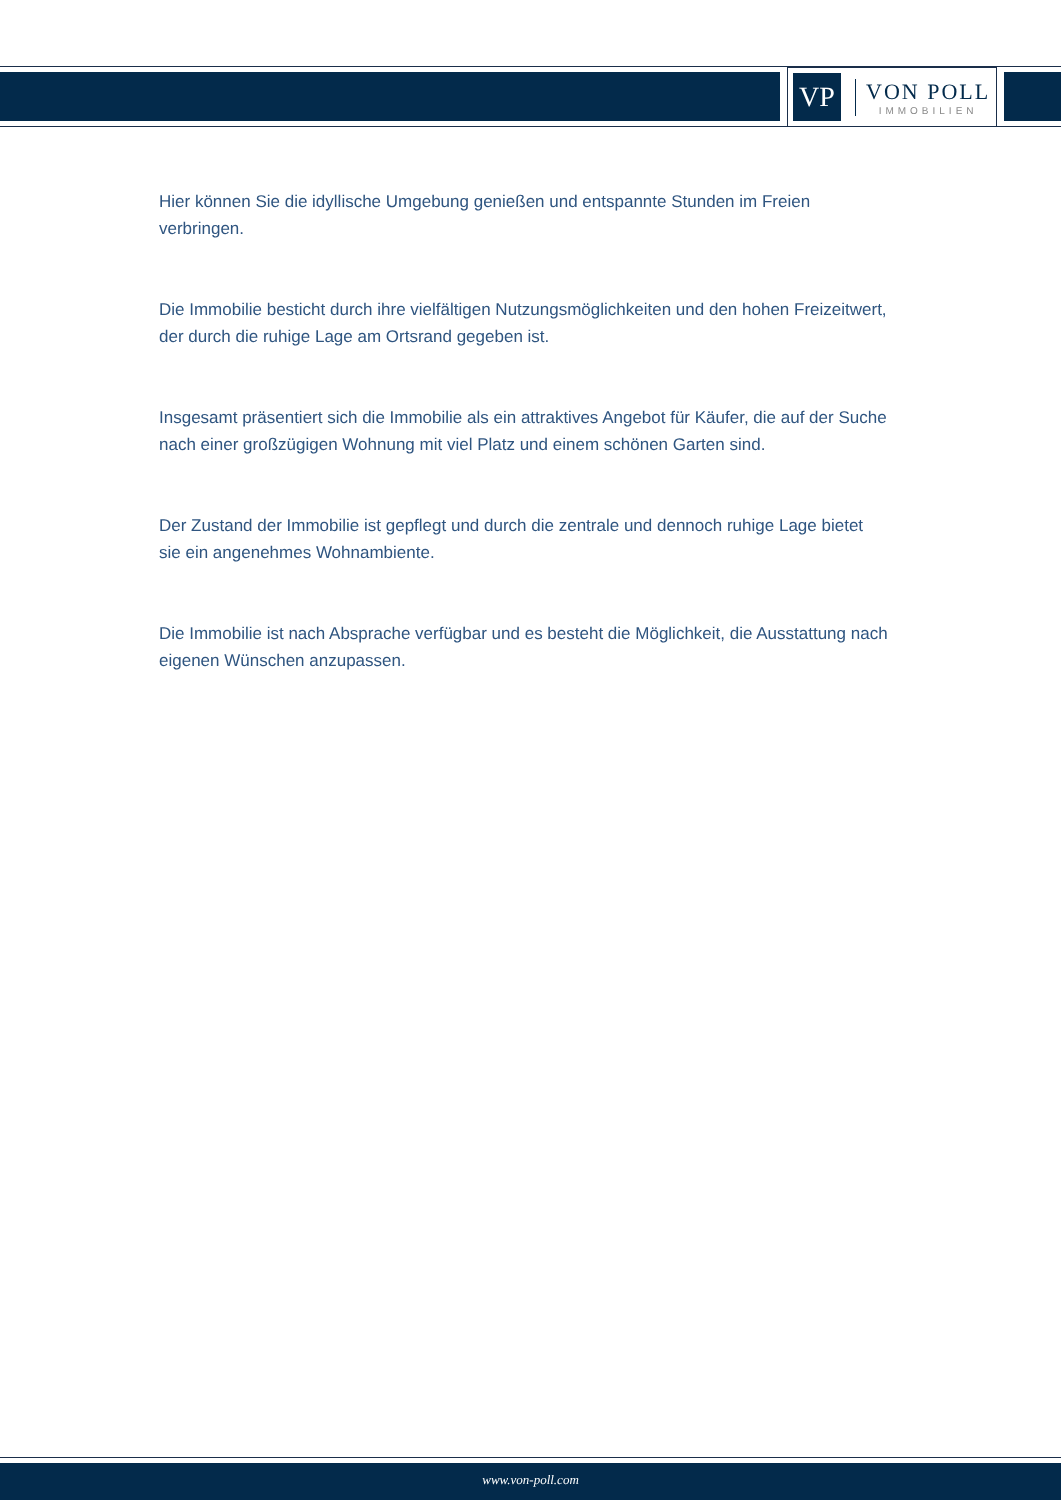VP
VON POLL
IMMOBILIEN
Hier können Sie die idyllische Umgebung genießen und entspannte Stunden im Freien verbringen.
Die Immobilie besticht durch ihre vielfältigen Nutzungsmöglichkeiten und den hohen Freizeitwert, der durch die ruhige Lage am Ortsrand gegeben ist.
Insgesamt präsentiert sich die Immobilie als ein attraktives Angebot für Käufer, die auf der Suche nach einer großzügigen Wohnung mit viel Platz und einem schönen Garten sind.
Der Zustand der Immobilie ist gepflegt und durch die zentrale und dennoch ruhige Lage bietet sie ein angenehmes Wohnambiente.
Die Immobilie ist nach Absprache verfügbar und es besteht die Möglichkeit, die Ausstattung nach eigenen Wünschen anzupassen.
www.von-poll.com